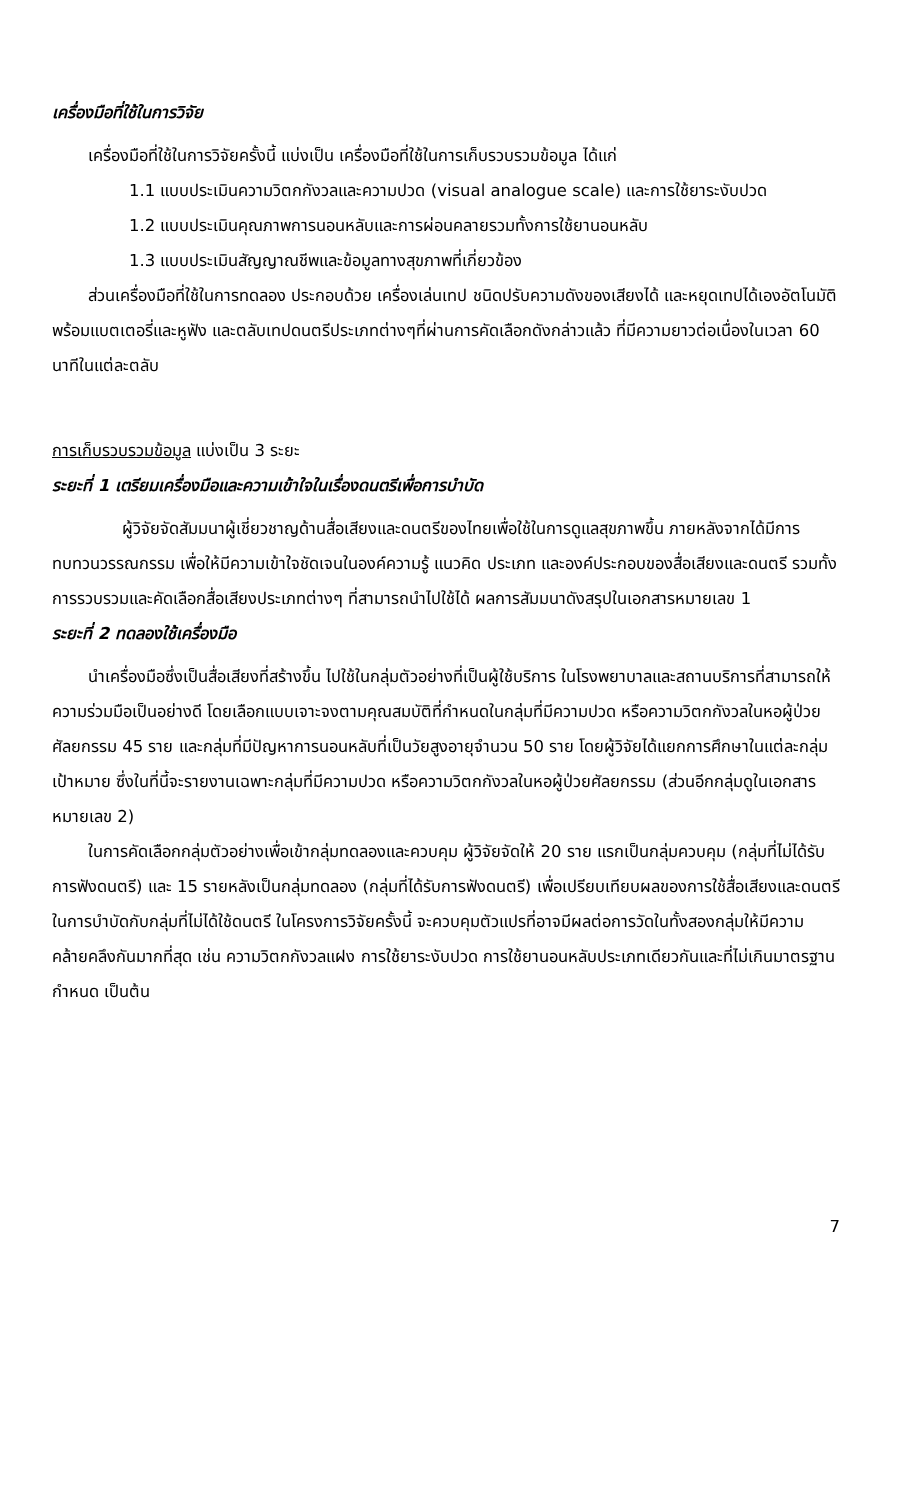เครื่องมือที่ใช้ในการวิจัย
เครื่องมือที่ใช้ในการวิจัยครั้งนี้ แบ่งเป็น เครื่องมือที่ใช้ในการเก็บรวบรวมข้อมูล ได้แก่
1.1 แบบประเมินความวิตกกังวลและความปวด (visual analogue scale) และการใช้ยาระงับปวด
1.2 แบบประเมินคุณภาพการนอนหลับและการผ่อนคลายรวมทั้งการใช้ยานอนหลับ
1.3 แบบประเมินสัญญาณชีพและข้อมูลทางสุขภาพที่เกี่ยวข้อง
ส่วนเครื่องมือที่ใช้ในการทดลอง ประกอบด้วย เครื่องเล่นเทป ชนิดปรับความดังของเสียงได้ และหยุดเทปได้เองอัตโนมัติ พร้อมแบตเตอรี่และหูฟัง และตลับเทปดนตรีประเภทต่างๆที่ผ่านการคัดเลือกดังกล่าวแล้ว ที่มีความยาวต่อเนื่องในเวลา 60 นาทีในแต่ละตลับ
การเก็บรวบรวมข้อมูล แบ่งเป็น 3 ระยะ
ระยะที่ 1 เตรียมเครื่องมือและความเข้าใจในเรื่องดนตรีเพื่อการบำบัด
ผู้วิจัยจัดสัมมนาผู้เชี่ยวชาญด้านสื่อเสียงและดนตรีของไทยเพื่อใช้ในการดูแลสุขภาพขึ้น ภายหลังจากได้มีการทบทวนวรรณกรรม เพื่อให้มีความเข้าใจชัดเจนในองค์ความรู้ แนวคิด ประเภท และองค์ประกอบของสื่อเสียงและดนตรี รวมทั้งการรวบรวมและคัดเลือกสื่อเสียงประเภทต่างๆ ที่สามารถนำไปใช้ได้ ผลการสัมมนาดังสรุปในเอกสารหมายเลข 1
ระยะที่ 2 ทดลองใช้เครื่องมือ
นำเครื่องมือซึ่งเป็นสื่อเสียงที่สร้างขึ้น ไปใช้ในกลุ่มตัวอย่างที่เป็นผู้ใช้บริการ ในโรงพยาบาลและสถานบริการที่สามารถให้ความร่วมมือเป็นอย่างดี โดยเลือกแบบเจาะจงตามคุณสมบัติที่กำหนดในกลุ่มที่มีความปวด หรือความวิตกกังวลในหอผู้ป่วยศัลยกรรม 45 ราย และกลุ่มที่มีปัญหาการนอนหลับที่เป็นวัยสูงอายุจำนวน 50 ราย โดยผู้วิจัยได้แยกการศึกษาในแต่ละกลุ่มเป้าหมาย ซึ่งในที่นี้จะรายงานเฉพาะกลุ่มที่มีความปวด หรือความวิตกกังวลในหอผู้ป่วยศัลยกรรม (ส่วนอีกกลุ่มดูในเอกสารหมายเลข 2)
ในการคัดเลือกกลุ่มตัวอย่างเพื่อเข้ากลุ่มทดลองและควบคุม ผู้วิจัยจัดให้ 20 ราย แรกเป็นกลุ่มควบคุม (กลุ่มที่ไม่ได้รับการฟังดนตรี) และ 15 รายหลังเป็นกลุ่มทดลอง (กลุ่มที่ได้รับการฟังดนตรี) เพื่อเปรียบเทียบผลของการใช้สื่อเสียงและดนตรีในการบำบัดกับกลุ่มที่ไม่ได้ใช้ดนตรี ในโครงการวิจัยครั้งนี้ จะควบคุมตัวแปรที่อาจมีผลต่อการวัดในทั้งสองกลุ่มให้มีความคล้ายคลึงกันมากที่สุด เช่น ความวิตกกังวลแฝง การใช้ยาระงับปวด การใช้ยานอนหลับประเภทเดียวกันและที่ไม่เกินมาตรฐานกำหนด เป็นต้น
7